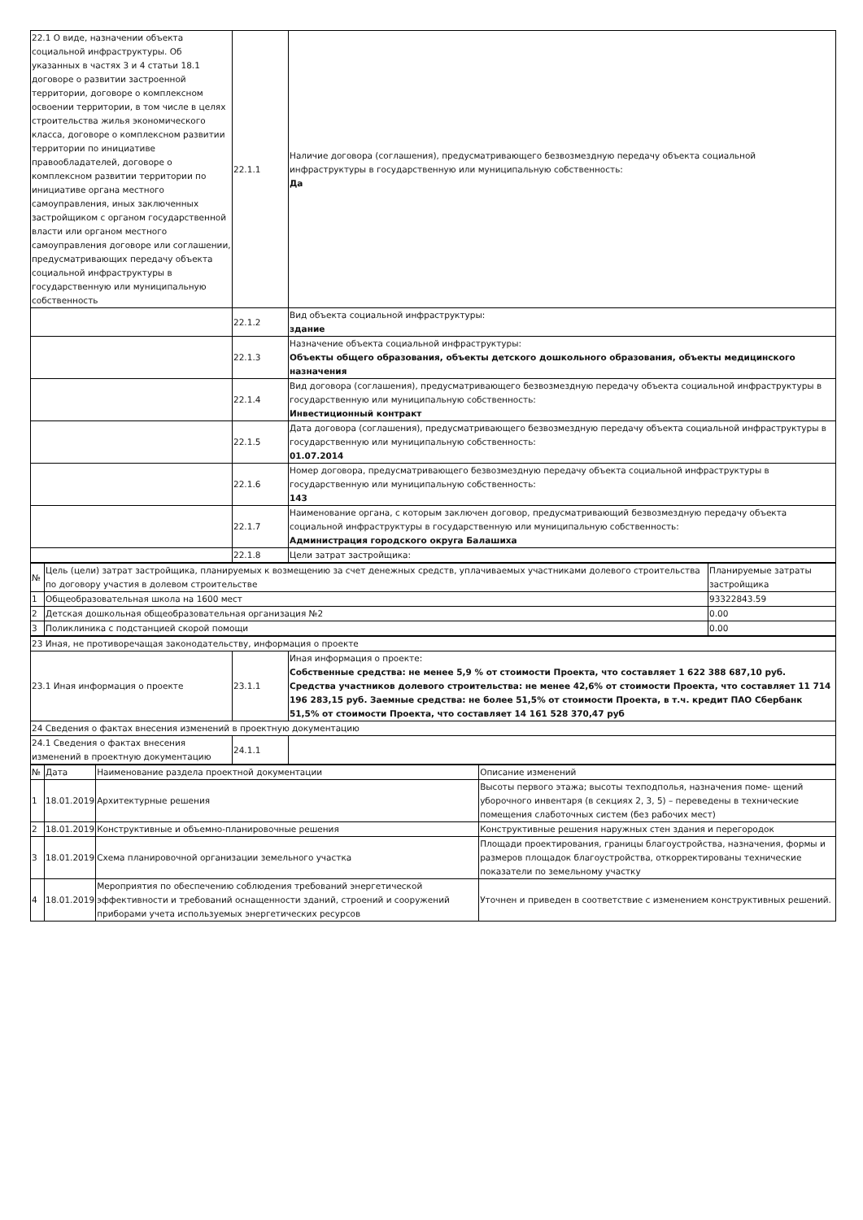| 22.1 О виде, назначении объекта социальной инфраструктуры. Об указанных в частях 3 и 4 статьи 18.1 договоре о развитии застроенной территории, договоре о комплексном освоении территории, в том числе в целях строительства жилья экономического класса, договоре о комплексном развитии территории по инициативе правообладателей, договоре о комплексном развитии территории по инициативе органа местного самоуправления, иных заключенных застройщиком с органом государственной власти или органом местного самоуправления договоре или соглашении, предусматривающих передачу объекта социальной инфраструктуры в государственную или муниципальную собственность | 22.1.1 | Наличие договора (соглашения), предусматривающего безвозмездную передачу объекта социальной инфраструктуры в государственную или муниципальную собственность: Да |
| | 22.1.2 | Вид объекта социальной инфраструктуры: здание |
| | 22.1.3 | Назначение объекта социальной инфраструктуры: Объекты общего образования, объекты детского дошкольного образования, объекты медицинского назначения |
| | 22.1.4 | Вид договора (соглашения), предусматривающего безвозмездную передачу объекта социальной инфраструктуры в государственную или муниципальную собственность: Инвестиционный контракт |
| | 22.1.5 | Дата договора (соглашения), предусматривающего безвозмездную передачу объекта социальной инфраструктуры в государственную или муниципальную собственность: 01.07.2014 |
| | 22.1.6 | Номер договора, предусматривающего безвозмездную передачу объекта социальной инфраструктуры в государственную или муниципальную собственность: 143 |
| | 22.1.7 | Наименование органа, с которым заключен договор, предусматривающий безвозмездную передачу объекта социальной инфраструктуры в государственную или муниципальную собственность: Администрация городского округа Балашиха |
| | 22.1.8 | Цели затрат застройщика: |
| № | Цель (цели) затрат застройщика, планируемых к возмещению за счет денежных средств, уплачиваемых участниками долевого строительства по договору участия в долевом строительстве | Планируемые затраты застройщика |
| --- | --- | --- |
| 1 | Общеобразовательная школа на 1600 мест | 93322843.59 |
| 2 | Детская дошкольная общеобразовательная организация №2 | 0.00 |
| 3 | Поликлиника с подстанцией скорой помощи | 0.00 |
| 23 Иная, не противоречащая законодательству, информация о проекте | | |
| 23.1 Иная информация о проекте | 23.1.1 | Иная информация о проекте: Собственные средства: не менее 5,9 % от стоимости Проекта, что составляет 1 622 388 687,10 руб. Средства участников долевого строительства: не менее 42,6% от стоимости Проекта, что составляет 11 714 196 283,15 руб. Заемные средства: не более 51,5% от стоимости Проекта, в т.ч. кредит ПАО Сбербанк 51,5% от стоимости Проекта, что составляет 14 161 528 370,47 руб |
| 24 Сведения о фактах внесения изменений в проектную документацию | | |
| 24.1 Сведения о фактах внесения изменений в проектную документацию | 24.1.1 | |
| № | Дата | Наименование раздела проектной документации | Описание изменений |
| --- | --- | --- | --- |
| 1 | 18.01.2019 | Архитектурные решения | Высоты первого этажа; высоты техподполья, назначения поме- щений уборочного инвентаря (в секциях 2, 3, 5) – переведены в технические помещения слаботочных систем (без рабочих мест) |
| 2 | 18.01.2019 | Конструктивные и объемно-планировочные решения | Конструктивные решения наружных стен здания и перегородок |
| 3 | 18.01.2019 | Схема планировочной организации земельного участка | Площади проектирования, границы благоустройства, назначения, формы и размеров площадок благоустройства, откорректированы технические показатели по земельному участку |
| 4 | 18.01.2019 | Мероприятия по обеспечению соблюдения требований энергетической эффективности и требований оснащенности зданий, строений и сооружений приборами учета используемых энергетических ресурсов | Уточнен и приведен в соответствие с изменением конструктивных решений. |